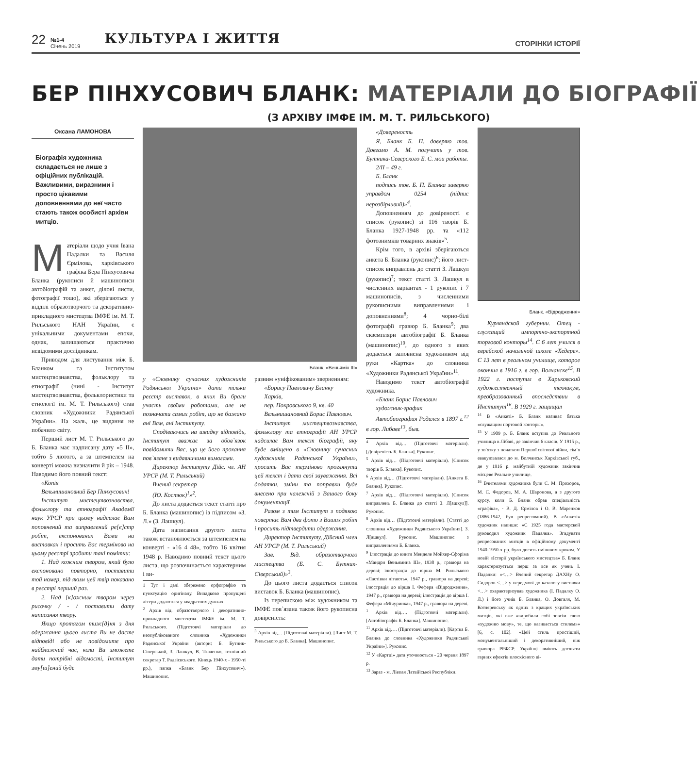22 №1-4
Січень 2019 КУЛЬТУРА І ЖИТТЯ СТОРІНКИ ІСТОРІЇ
БЕР ПІНХУСОВИЧ БЛАНК: МАТЕРІАЛИ ДО БІОГРАФІЇ
(З АРХІВУ ІМФЕ ІМ. М. Т. РИЛЬСЬКОГО)
Оксана ЛАМОНОВА
Біографія художника складається не лише з офіційних публікацій. Важливими, виразними і просто цікавими доповненнями до неї часто стають також особисті архіви митців.
Матеріали щодо учня Івана Падалки та Василя Єрмілова, харківського графіка Бера Пінхусовича Бланка (рукописи й машинописи автобіографій та анкет, ділові листи, фотографії тощо), які зберігаються у відділі образотворчого та декоративно-прикладного мистецтва ІМФЕ ім. М. Т. Рильського НАН України, є унікальними документами епохи, однак, залишаються практично невідомими дослідникам.
Приводом для листування між Б. Бланком та Інститутом мистецтвознавства, фольклору та етнографії (нині - Інститут мистецтвознавства, фольклористики та етнології ім. М. Т. Рильського) став словник «Художники Радянської України». На жаль, це видання не побачило світу.
Перший лист М. Т. Рильського до Б. Бланка має надписану дату «5 II», тобто 5 лютого, а за штемпелем на конверті можна визначити й рік – 1948. Наводимо його повний текст:
«Копія
Вельмишановний Бер Пинхусович!
Інститут мистецтвознавства, фольклору та етнографії Академії наук УРСР при цьому надсилає Вам поповнений та виправлений ре[є]стр робіт, експонованих Вами на виставках і просить Вас терміново на цьому реєстрі зробити такі помітки:
1. Над кожним твором, який було експоновано повторно, поставити той номер, під яким цей твір показано в реєстрі перший раз.
2. Над [к]ожним твором через рисочку / - / поставити дату написання твору.
Якщо протягом тиж[д]ня з дня одержання цього листа Ви не дасте відповіді або не повідомите про найближчий час, коли Ви зможете дати потрібні відомості, Інститут зму[ш]ений буде
Бланк. «Веньямін ІІІ»
у «Словнику сучасних художників Радянської України» дати тільки реєстр виставок, в яких Ви брали участь своїми роботами, але не позначати самих робіт, що не бажано ані Вам, ані Інституту.
Сподіваючись на швидку відповідь, Інститут вважає за обов`язок повідомити Вас, що це його прохання пов`язане з видавничими вимогами.
Директор Інституту Дійс. чл. АН УРСР (М. Т. Рильський)
Вчений секретар
(Ю. Костюк)<sup>1</sup>»<sup>2</sup>.
До листа додається текст статті про Б. Бланка (машинопис) із підписом «З. Л.» (З. Лашкул).
Дата написання другого листа також встановлюється за штемпелем на конверті - «16 4 48», тобто 16 квітня 1948 р. Наводимо повний текст цього листа, що розпочинається характерним і ви-
1 Тут і далі збережено орфографію та пунктуацію оригіналу. Випадково пропущені літери додаються у квадратних дужках.
<sup>2</sup> Архів від. образотворчого і декоративно-прикладного мистецтва ІМФЕ ім. М. Т. Рильського. (Підготовчі матеріали до неопублікованого словника «Художники Радянської України (автори: Б. Бутник-Сіверський, З. Лашкул, В. Ткаченко, технічний секретар Т. Радзієвського. Кінець 1940-х - 1950-ті рр.), папка «Бланк Бер Пінхусович»). Машинопис.
разним «уніфікованим» зверненням:
«Борису Павловичу Бланку
Харків,
пер. Покровського 9, кв. 40
Вельмишановний Борис Павлович.
Інститут мистецтвознавства, фольклору та етнографії АН УРСР надсилає Вам текст біографії, яку буде вміщено в «Словнику сучасних художників Радянської України», просить Вас терміново проглянути цей текст і дати свої зауваження. Всі додатки, зміни та поправки буде внесено при належній з Вашого боку документації.
Разом з тим Інститут з подякою повертає Вам два фото з Ваших робіт і просить підтвердити одержання.
Директор Інституту, Дійсний член АН УРСР (М. Т. Рильський)
Зав. Від. образотворчого мистецтва (Б. С. Бутник-Сіверський)»<sup>3</sup>.
До цього листа додається список виставок Б. Бланка (машинопис).
Із перепискою між художником та ІМФЕ пов`язана також його рукописна довіреність:
<sup>3</sup> Архів від… (Підготовчі матеріали). [Лист М. Т. Рильського до Б. Бланка]. Машинопис.
«Довереность
Я, Бланк Б. П. доверяю тов. Довгамо А. М. получить у тов. Бутника-Северского Б. С. мои работы.
2/II – 49 г.
Б. Бланк
подпись тов. Б. П. Бланка заверяю управдом 0254 (підпис нерозбірливий)»<sup>4</sup>.
Доповненням до довіреності є список (рукопис) зі 116 творів Б. Бланка 1927-1948 рр. та «112 фотознимків товарних знаків»<sup>5</sup>.
Крім того, в архіві зберігаються анкета Б. Бланка (рукопис)<sup>6</sup>; його лист-список виправлень до статті З. Лашкул (рукопис)<sup>7</sup>; текст статті З. Лашкул в численних варіантах - 1 рукопис і 7 машинописів, з численними рукописними виправленнями і доповненнями<sup>8</sup>; 4 чорно-білі фотографії гравюр Б. Бланка<sup>9</sup>; два екземпляри автобіографії Б. Бланка (машинопис)<sup>10</sup>, до одного з яких додається заповнена художником від руки «Картка» до словника «Художники Радянської України»<sup>11</sup>.
Наводимо текст автобіографії художника.
«Бланк Борис Павлович
художник-график
Автобиография Родился в 1897 г.<sup>12</sup> в гор. Либаве<sup>13</sup>, быв.
<sup>4</sup> Архів від… (Підготовчі матеріали). [Довіреність Б. Бланка]. Рукопис.
<sup>5</sup> Архів від… (Підготовчі матеріали). [Список творів Б. Бланка]. Рукопис.
<sup>6</sup> Архів від… (Підготовчі матеріали). [Анкета Б. Бланка]. Рукопис.
<sup>7</sup> Архів від… (Підготовчі матеріали). [Список виправлень Б. Бланка до статті З. Л[ашкул]]. Рукопис.
<sup>8</sup> Архів від… (Підготовчі матеріали). [Статті до словника «Художники Радянського України»]. З. Л[ашкул]. Рукопис. Машинопис з виправленнями Б. Бланка.
<sup>9</sup> Ілюстрація до книги Менделе Мойхер-Сфоріма «Мандри Веньямина ІІІ», 1938 р., гравюра на дереві; ілюстрація до вірша М. Рильського «Ластівки літають», 1947 р., гравюра на дереві; ілюстрація до вірша І. Фефера «Відродження», 1947 р., гравюра на дереві; ілюстрація до вірша І. Фефера «Мічуринка», 1947 р., гравюра на дереві.
<sup>1</sup> Архів від…. (Підготовчі матеріали). [Автобіографія Б. Бланка]. Машинопис.
<sup>11</sup> Архів від…. (Підготовчі матеріали). [Картка Б. Бланка до словника «Художники Радянської України»]. Рукопис.
<sup>12</sup> У «Картці» дата уточнюється - 20 червня 1897 р.
<sup>13</sup> Зараз - м. Ліепая Латвійської Республіки.
Бланк. «Відродження»
Курляндской губернии. Отец - служащий импортно-экспортной торговой конторы<sup>14</sup>. С 6 лет учился в еврейской начальной школе «Хедере». С 13 лет в реальном училище, которое окончил в 1916 г. в гор. Волчанске<sup>15</sup>. В 1922 г. поступил в Харьковский художественный техникум, преобразованный впоследствии в Институт<sup>16</sup>. В 1929 г. защищал
<sup>14</sup> В «Анкеті» Б. Бланк називає батька «служащим портовой конторы».
<sup>15</sup> У 1909 р. Б. Бланк вступив до Реального училища в Лібаві, де закінчив 6 класів. У 1915 р., у зв`язку з початком Першої світової війни, сім`я евакуювалася до м. Волчанськ Харківської губ., де у 1916 р. майбутній художник закінчив місцеве Реальне училище.
<sup>16</sup> Вчителями художника були С. М. Прохоров, М. С. Федоров, М. А. Шаронова, а з другого курсу, коли Б. Бланк обрав спеціальність «графіка», - В. Д. Єрмілов і О. В. Маренков (1886-1942, був репресований). В «Анкеті» художник напише: «С 1925 года мастерской руководил художник Падалка». Згадувати репресованих митців в офіційному документі 1940-1950-х рр. було досить сміливим кроком. У новій «Історії українського мистецтва» Б. Бланк характеризується перш за все як учень І. Падалки: «<…> Вчений секретар ДАХНу О. Сидоров <…> у передмові до каталогу виставки <…> охарактеризував художника (І. Падалку О. Л.) і його учнів Б. Бланка, О. Довгаля, М. Котляревську як одних з кращих українських митців, які вже «виробили собі зовсім свою «художню мову», те, що називається стилем»» [6, с. 102]. «Цей стиль простіший, монументальніший і декоративніший, ніж гравюра РРФСР. Українці вміють досягати гарних ефектів плоскісного ві-